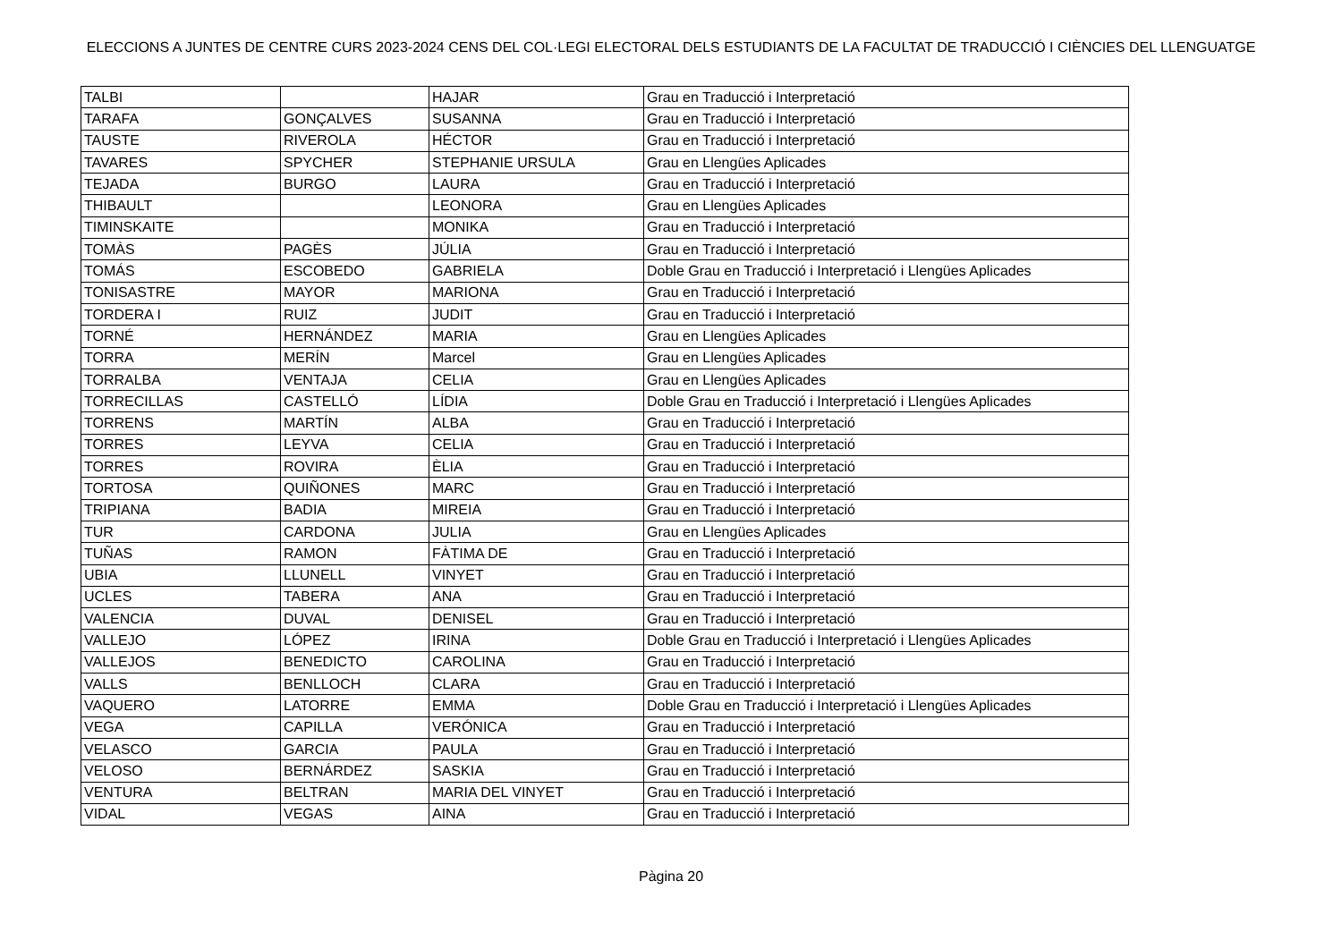ELECCIONS A JUNTES DE CENTRE CURS 2023-2024 CENS DEL COL·LEGI ELECTORAL DELS ESTUDIANTS DE LA FACULTAT DE TRADUCCIÓ I CIÈNCIES DEL LLENGUATGE
| TALBI | | HAJAR | Grau en Traducció i Interpretació |
| TARAFA | GONÇALVES | SUSANNA | Grau en Traducció i Interpretació |
| TAUSTE | RIVEROLA | HÉCTOR | Grau en Traducció i Interpretació |
| TAVARES | SPYCHER | STEPHANIE URSULA | Grau en Llengües Aplicades |
| TEJADA | BURGO | LAURA | Grau en Traducció i Interpretació |
| THIBAULT | | LEONORA | Grau en Llengües Aplicades |
| TIMINSKAITE | | MONIKA | Grau en Traducció i Interpretació |
| TOMÀS | PAGÈS | JÚLIA | Grau en Traducció i Interpretació |
| TOMÁS | ESCOBEDO | GABRIELA | Doble Grau en Traducció i Interpretació i Llengües Aplicades |
| TONISASTRE | MAYOR | MARIONA | Grau en Traducció i Interpretació |
| TORDERA I | RUIZ | JUDIT | Grau en Traducció i Interpretació |
| TORNÉ | HERNÁNDEZ | MARIA | Grau en Llengües Aplicades |
| TORRA | MERÍN | Marcel | Grau en Llengües Aplicades |
| TORRALBA | VENTAJA | CELIA | Grau en Llengües Aplicades |
| TORRECILLAS | CASTELLÓ | LÍDIA | Doble Grau en Traducció i Interpretació i Llengües Aplicades |
| TORRENS | MARTÍN | ALBA | Grau en Traducció i Interpretació |
| TORRES | LEYVA | CELIA | Grau en Traducció i Interpretació |
| TORRES | ROVIRA | ÈLIA | Grau en Traducció i Interpretació |
| TORTOSA | QUIÑONES | MARC | Grau en Traducció i Interpretació |
| TRIPIANA | BADIA | MIREIA | Grau en Traducció i Interpretació |
| TUR | CARDONA | JULIA | Grau en Llengües Aplicades |
| TUÑAS | RAMON | FÀTIMA DE | Grau en Traducció i Interpretació |
| UBIA | LLUNELL | VINYET | Grau en Traducció i Interpretació |
| UCLES | TABERA | ANA | Grau en Traducció i Interpretació |
| VALENCIA | DUVAL | DENISEL | Grau en Traducció i Interpretació |
| VALLEJO | LÓPEZ | IRINA | Doble Grau en Traducció i Interpretació i Llengües Aplicades |
| VALLEJOS | BENEDICTO | CAROLINA | Grau en Traducció i Interpretació |
| VALLS | BENLLOCH | CLARA | Grau en Traducció i Interpretació |
| VAQUERO | LATORRE | EMMA | Doble Grau en Traducció i Interpretació i Llengües Aplicades |
| VEGA | CAPILLA | VERÓNICA | Grau en Traducció i Interpretació |
| VELASCO | GARCIA | PAULA | Grau en Traducció i Interpretació |
| VELOSO | BERNÁRDEZ | SASKIA | Grau en Traducció i Interpretació |
| VENTURA | BELTRAN | MARIA DEL VINYET | Grau en Traducció i Interpretació |
| VIDAL | VEGAS | AINA | Grau en Traducció i Interpretació |
Pàgina 20